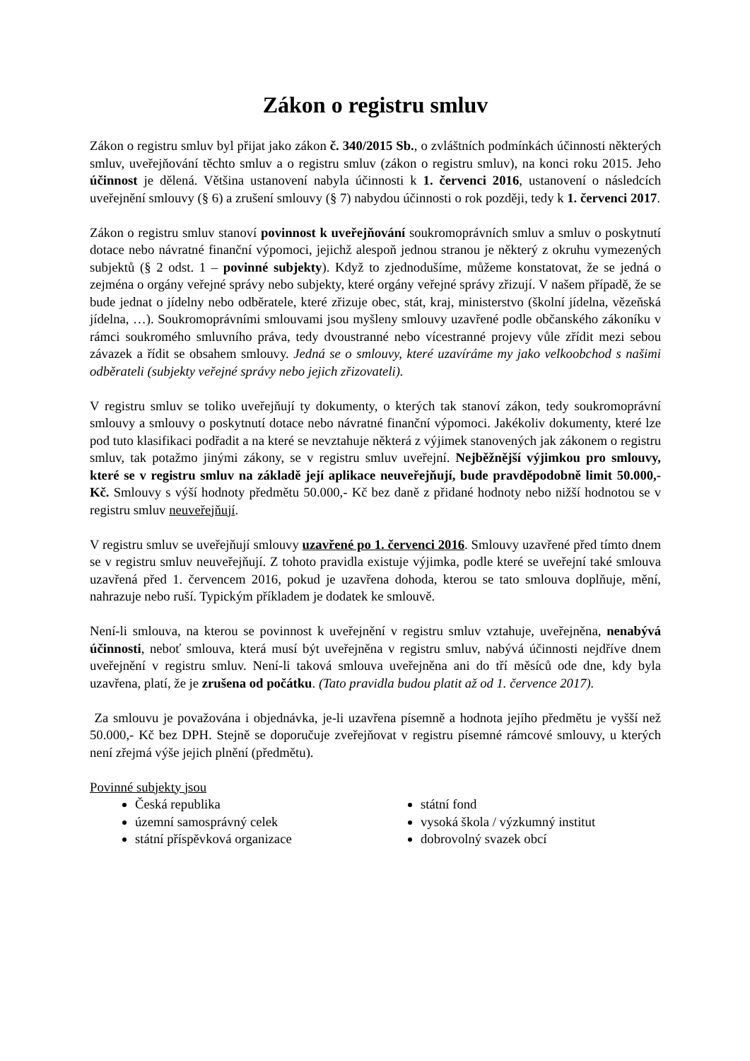Zákon o registru smluv
Zákon o registru smluv byl přijat jako zákon č. 340/2015 Sb., o zvláštních podmínkách účinnosti některých smluv, uveřejňování těchto smluv a o registru smluv (zákon o registru smluv), na konci roku 2015. Jeho účinnost je dělená. Většina ustanovení nabyla účinnosti k 1. červenci 2016, ustanovení o následcích uveřejnění smlouvy (§ 6) a zrušení smlouvy (§ 7) nabydou účinnosti o rok později, tedy k 1. červenci 2017.
Zákon o registru smluv stanoví povinnost k uveřejňování soukromoprávních smluv a smluv o poskytnutí dotace nebo návratné finanční výpomoci, jejichž alespoň jednou stranou je některý z okruhu vymezených subjektů (§ 2 odst. 1 – povinné subjekty). Když to zjednodušíme, můžeme konstatovat, že se jedná o zejména o orgány veřejné správy nebo subjekty, které orgány veřejné správy zřizují. V našem případě, že se bude jednat o jídelny nebo odběratele, které zřizuje obec, stát, kraj, ministerstvo (školní jídelna, vězeňská jídelna, …). Soukromoprávními smlouvami jsou myšleny smlouvy uzavřené podle občanského zákoníku v rámci soukromého smluvního práva, tedy dvoustranné nebo vícestranné projevy vůle zřídit mezi sebou závazek a řídit se obsahem smlouvy. Jedná se o smlouvy, které uzavíráme my jako velkoobchod s našimi odběrateli (subjekty veřejné správy nebo jejich zřizovateli).
V registru smluv se toliko uveřejňují ty dokumenty, o kterých tak stanoví zákon, tedy soukromoprávní smlouvy a smlouvy o poskytnutí dotace nebo návratné finanční výpomoci. Jakékoliv dokumenty, které lze pod tuto klasifikaci podřadit a na které se nevztahuje některá z výjimek stanovených jak zákonem o registru smluv, tak potažmo jinými zákony, se v registru smluv uveřejní. Nejběžnější výjimkou pro smlouvy, které se v registru smluv na základě její aplikace neuveřejňují, bude pravděpodobně limit 50.000,- Kč. Smlouvy s výší hodnoty předmětu 50.000,- Kč bez daně z přidané hodnoty nebo nižší hodnotou se v registru smluv neuveřejňují.
V registru smluv se uveřejňují smlouvy uzavřené po 1. červenci 2016. Smlouvy uzavřené před tímto dnem se v registru smluv neuveřejňují. Z tohoto pravidla existuje výjimka, podle které se uveřejní také smlouva uzavřená před 1. červencem 2016, pokud je uzavřena dohoda, kterou se tato smlouva doplňuje, mění, nahrazuje nebo ruší. Typickým příkladem je dodatek ke smlouvě.
Není-li smlouva, na kterou se povinnost k uveřejnění v registru smluv vztahuje, uveřejněna, nenabývá účinnosti, neboť smlouva, která musí být uveřejněna v registru smluv, nabývá účinnosti nejdříve dnem uveřejnění v registru smluv. Není-li taková smlouva uveřejněna ani do tří měsíců ode dne, kdy byla uzavřena, platí, že je zrušena od počátku. (Tato pravidla budou platit až od 1. července 2017).
Za smlouvu je považována i objednávka, je-li uzavřena písemně a hodnota jejího předmětu je vyšší než 50.000,- Kč bez DPH. Stejně se doporučuje zveřejňovat v registru písemné rámcové smlouvy, u kterých není zřejmá výše jejich plnění (předmětu).
Povinné subjekty jsou
Česká republika
územní samosprávný celek
státní příspěvková organizace
státní fond
vysoká škola / výzkumný institut
dobrovolný svazek obcí